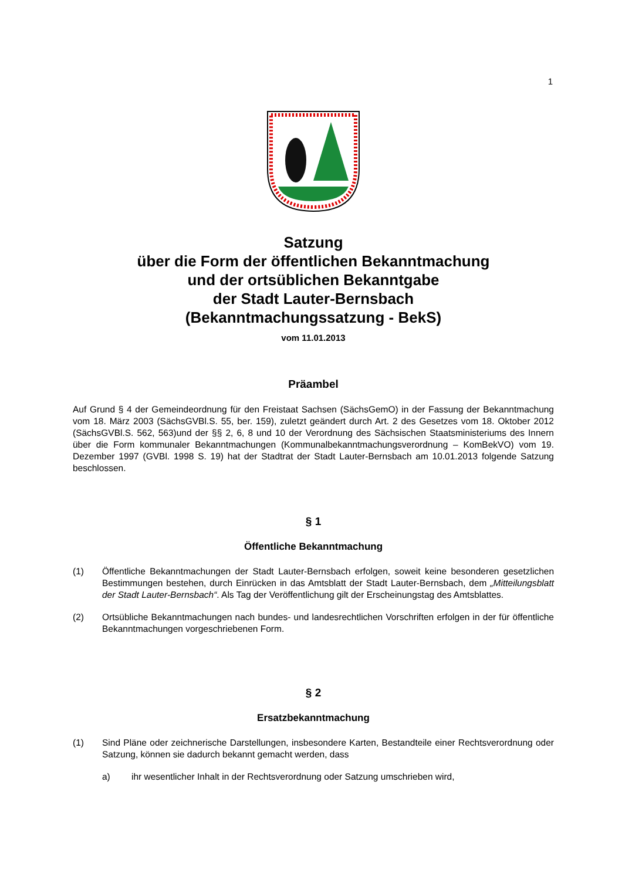1
Satzung
über die Form der öffentlichen Bekanntmachung
und der ortsüblichen Bekanntgabe
der Stadt Lauter-Bernsbach
(Bekanntmachungssatzung - BekS)
vom 11.01.2013
Präambel
Auf Grund § 4 der Gemeindeordnung für den Freistaat Sachsen (SächsGemO) in der Fassung der Bekanntmachung vom 18. März 2003 (SächsGVBl.S. 55, ber. 159), zuletzt geändert durch Art. 2 des Gesetzes vom 18. Oktober 2012 (SächsGVBl.S. 562, 563)und der §§ 2, 6, 8 und 10 der Verordnung des Sächsischen Staatsministeriums des Innern über die Form kommunaler Bekanntmachungen (Kommunalbekanntmachungsverordnung – KomBekVO) vom 19. Dezember 1997 (GVBl. 1998 S. 19) hat der Stadtrat der Stadt Lauter-Bernsbach am 10.01.2013 folgende Satzung beschlossen.
§ 1
Öffentliche Bekanntmachung
(1) Öffentliche Bekanntmachungen der Stadt Lauter-Bernsbach erfolgen, soweit keine besonderen gesetzlichen Bestimmungen bestehen, durch Einrücken in das Amtsblatt der Stadt Lauter-Bernsbach, dem „Mitteilungsblatt der Stadt Lauter-Bernsbach“. Als Tag der Veröffentlichung gilt der Erscheinungstag des Amtsblattes.
(2) Ortsübliche Bekanntmachungen nach bundes- und landesrechtlichen Vorschriften erfolgen in der für öffentliche Bekanntmachungen vorgeschriebenen Form.
§ 2
Ersatzbekanntmachung
(1) Sind Pläne oder zeichnerische Darstellungen, insbesondere Karten, Bestandteile einer Rechtsverordnung oder Satzung, können sie dadurch bekannt gemacht werden, dass
a) ihr wesentlicher Inhalt in der Rechtsverordnung oder Satzung umschrieben wird,